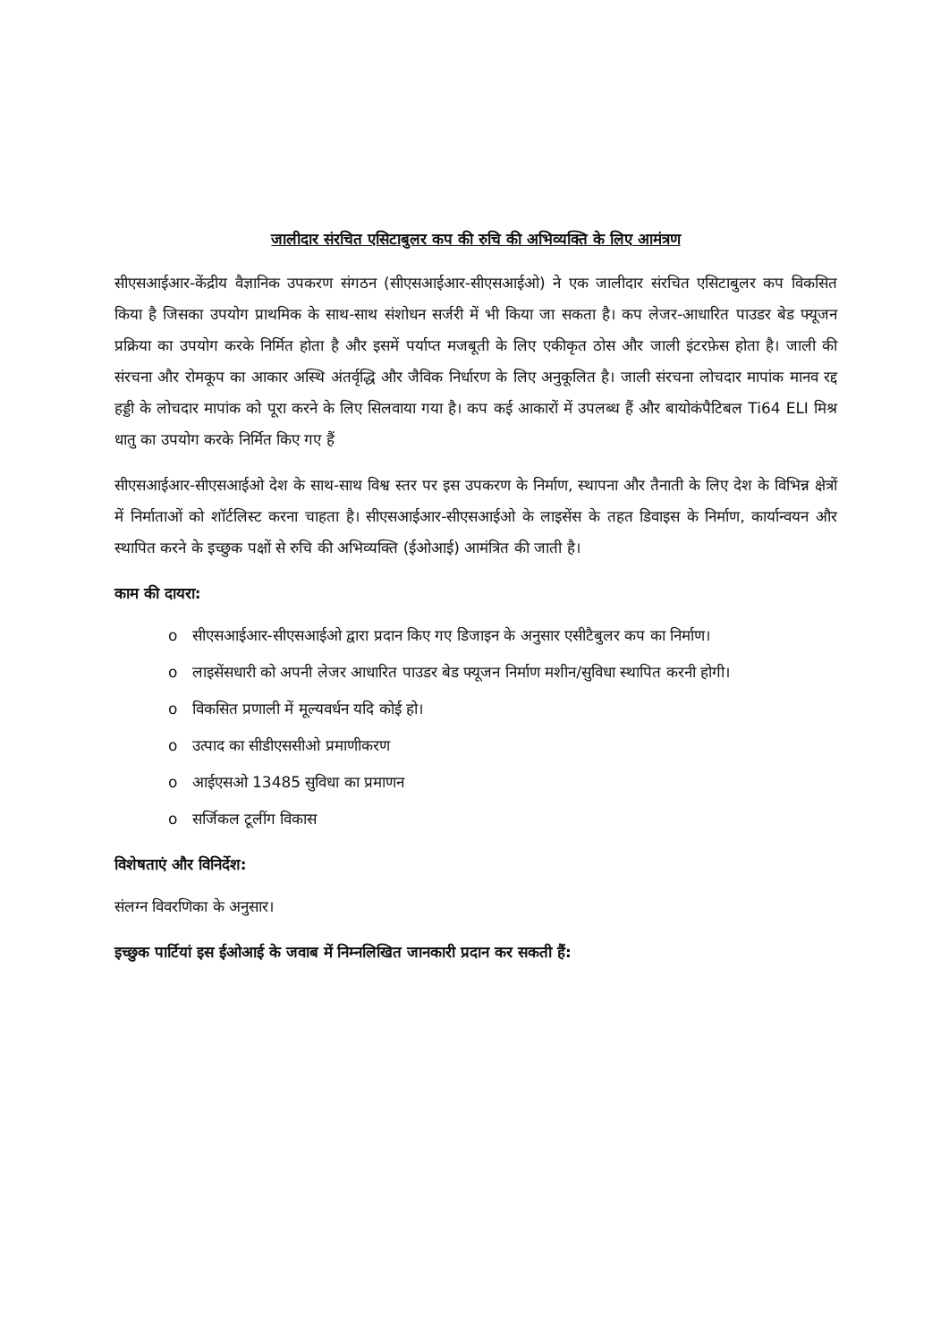जालीदार संरचित एसिटाबुलर कप की रुचि की अभिव्यक्ति के लिए आमंत्रण
सीएसआईआर-केंद्रीय वैज्ञानिक उपकरण संगठन (सीएसआईआर-सीएसआईओ) ने एक जालीदार संरचित एसिटाबुलर कप विकसित किया है जिसका उपयोग प्राथमिक के साथ-साथ संशोधन सर्जरी में भी किया जा सकता है। कप लेजर-आधारित पाउडर बेड फ्यूजन प्रक्रिया का उपयोग करके निर्मित होता है और इसमें पर्याप्त मजबूती के लिए एकीकृत ठोस और जाली इंटरफ़ेस होता है। जाली की संरचना और रोमकूप का आकार अस्थि अंतर्वृद्धि और जैविक निर्धारण के लिए अनुकूलित है। जाली संरचना लोचदार मापांक मानव रद्द हड्डी के लोचदार मापांक को पूरा करने के लिए सिलवाया गया है। कप कई आकारों में उपलब्ध हैं और बायोकंपैटिबल Ti64 ELI मिश्र धातु का उपयोग करके निर्मित किए गए हैं
सीएसआईआर-सीएसआईओ देश के साथ-साथ विश्व स्तर पर इस उपकरण के निर्माण, स्थापना और तैनाती के लिए देश के विभिन्न क्षेत्रों में निर्माताओं को शॉर्टलिस्ट करना चाहता है। सीएसआईआर-सीएसआईओ के लाइसेंस के तहत डिवाइस के निर्माण, कार्यान्वयन और स्थापित करने के इच्छुक पक्षों से रुचि की अभिव्यक्ति (ईओआई) आमंत्रित की जाती है।
काम की दायरा:
o सीएसआईआर-सीएसआईओ द्वारा प्रदान किए गए डिजाइन के अनुसार एसीटैबुलर कप का निर्माण।
o लाइसेंसधारी को अपनी लेजर आधारित पाउडर बेड फ्यूजन निर्माण मशीन/सुविधा स्थापित करनी होगी।
o विकसित प्रणाली में मूल्यवर्धन यदि कोई हो।
o उत्पाद का सीडीएससीओ प्रमाणीकरण
o आईएसओ 13485 सुविधा का प्रमाणन
o सर्जिकल टूलींग विकास
विशेषताएं और विनिर्देश:
संलग्न विवरणिका के अनुसार।
इच्छुक पार्टियां इस ईओआई के जवाब में निम्नलिखित जानकारी प्रदान कर सकती हैं: